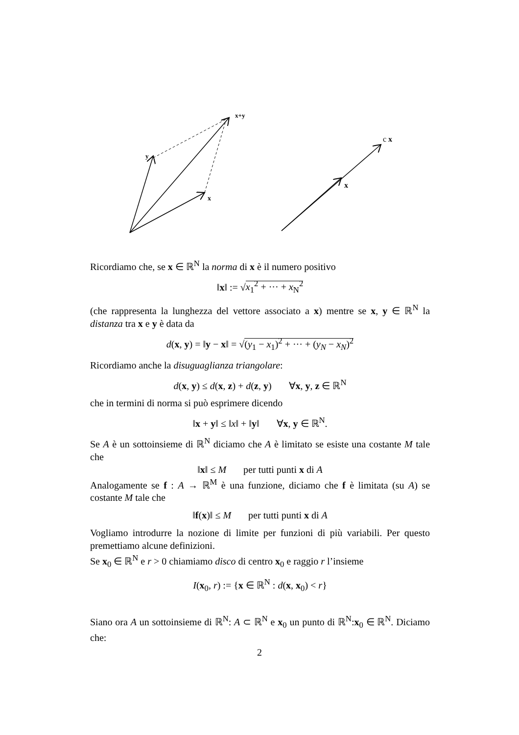x+y
y
x
c x
x
Ricordiamo che, se x ∈ ℝ<sup>N</sup> la norma di x è il numero positivo
‖x‖ := √x<sub>1</sub><sup>2</sup> + ··· + x<sub>N</sub><sup>2</sup>
(che rappresenta la lunghezza del vettore associato a x) mentre se x, y ∈ ℝ<sup>N</sup> la distanza tra x e y è data da
d(x, y) = ‖y − x‖ = √(y<sub>1</sub> − x<sub>1</sub>)<sup>2</sup> + ··· + (y<sub>N</sub> − x<sub>N</sub>)<sup>2</sup>
Ricordiamo anche la disuguaglianza triangolare:
d(x, y) ≤ d(x, z) + d(z, y) ∀x, y, z ∈ ℝ<sup>N</sup>
che in termini di norma si può esprimere dicendo
‖x + y‖ ≤ ‖x‖ + ‖y‖ ∀x, y ∈ ℝ<sup>N</sup>.
Se A è un sottoinsieme di ℝ<sup>N</sup> diciamo che A è limitato se esiste una costante M tale che
‖x‖ ≤ M per tutti punti x di A
Analogamente se f : A → ℝ<sup>M</sup> è una funzione, diciamo che f è limitata (su A) se costante M tale che
‖f(x)‖ ≤ M per tutti punti x di A
Vogliamo introdurre la nozione di limite per funzioni di più variabili. Per questo premettiamo alcune definizioni.
Se x<sub>0</sub> ∈ ℝ<sup>N</sup> e r > 0 chiamiamo disco di centro x<sub>0</sub> e raggio r l’insieme
I(x<sub>0</sub>, r) := {x ∈ ℝ<sup>N</sup> : d(x, x<sub>0</sub>) < r}
Siano ora A un sottoinsieme di ℝ<sup>N</sup>: A ⊂ ℝ<sup>N</sup> e x<sub>0</sub> un punto di ℝ<sup>N</sup>:x<sub>0</sub> ∈ ℝ<sup>N</sup>. Diciamo che:
2